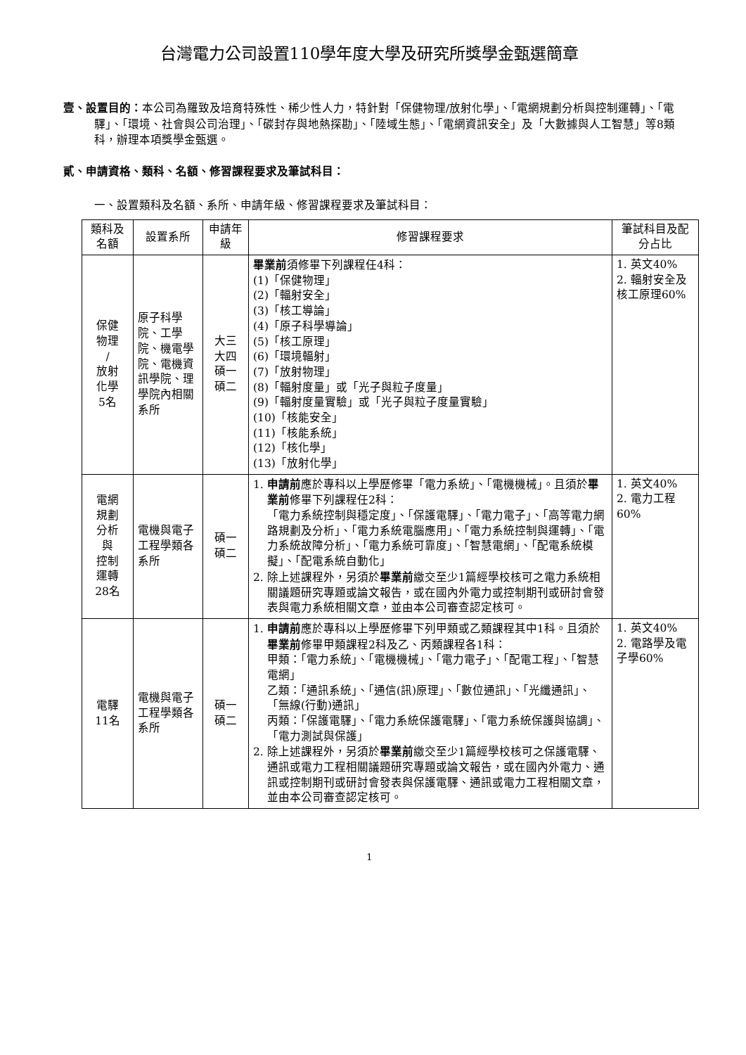台灣電力公司設置110學年度大學及研究所獎學金甄選簡章
壹、設置目的：本公司為羅致及培育特殊性、稀少性人力，特針對「保健物理/放射化學」、「電網規劃分析與控制運轉」、「電驛」、「環境、社會與公司治理」、「碳封存與地熱探勘」、「陸域生態」、「電網資訊安全」及「大數據與人工智慧」等8類科，辦理本項獎學金甄選。
貳、申請資格、類科、名額、修習課程要求及筆試科目：
一、設置類科及名額、系所、申請年級、修習課程要求及筆試科目：
| 類科及名額 | 設置系所 | 申請年級 | 修習課程要求 | 筆試科目及配分占比 |
| --- | --- | --- | --- | --- |
| 保健 物理 / 放射 化學 5名 | 原子科學院、工學院、機電學院、電機資訊學院、理學院內相關系所 | 大三 大四 碩一 碩二 | 畢業前 須修畢下列課程任4科： (1)「保健物理」 (2)「輻射安全」 (3)「核工導論」 (4)「原子科學導論」 (5)「核工原理」 (6)「環境輻射」 (7)「放射物理」 (8)「輻射度量」或「光子與粒子度量」 (9)「輻射度量實驗」或「光子與粒子度量實驗」 (10)「核能安全」 (11)「核能系統」 (12)「核化學」 (13)「放射化學」 | 1. 英文40% 2. 輻射安全及核工原理60% |
| 電網 規劃 分析 與 控制 運轉 28名 | 電機與電子工程學類各系所 | 碩一 碩二 | 1. 申請前 應於專科以上學歷修畢「電力系統」、「電機機械」。且須於 畢業前 修畢下列課程任2科： 「電力系統控制與穩定度」、「保護電驛」、「電力電子」、「高等電力網路規劃及分析」、「電力系統電腦應用」、「電力系統控制與運轉」、「電力系統故障分析」、「電力系統可靠度」、「智慧電網」、「配電系統模擬」、「配電系統自動化」 2. 除上述課程外，另須於 畢業前 繳交至少1篇經學校核可之電力系統相關議題研究專題或論文報告，或在國內外電力或控制期刊或研討會發表與電力系統相關文章，並由本公司審查認定核可。 | 1. 英文40% 2. 電力工程60% |
| 電驛 11名 | 電機與電子工程學類各系所 | 碩一 碩二 | 1. 申請前 應於專科以上學歷修畢下列甲類或乙類課程其中1科。且須於 畢業前 修畢甲類課程2科及乙、丙類課程各1科： 甲類：「電力系統」、「電機機械」、「電力電子」、「配電工程」、「智慧電網」 乙類：「通訊系統」、「通信(訊)原理」、「數位通訊」、「光纖通訊」、「無線(行動)通訊」 丙類：「保護電驛」、「電力系統保護電驛」、「電力系統保護與協調」、「電力測試與保護」 2. 除上述課程外，另須於 畢業前 繳交至少1篇經學校核可之保護電驛、通訊或電力工程相關議題研究專題或論文報告，或在國內外電力、通訊或控制期刊或研討會發表與保護電驛、通訊或電力工程相關文章，並由本公司審查認定核可。 | 1. 英文40% 2. 電路學及電子學60% |
1